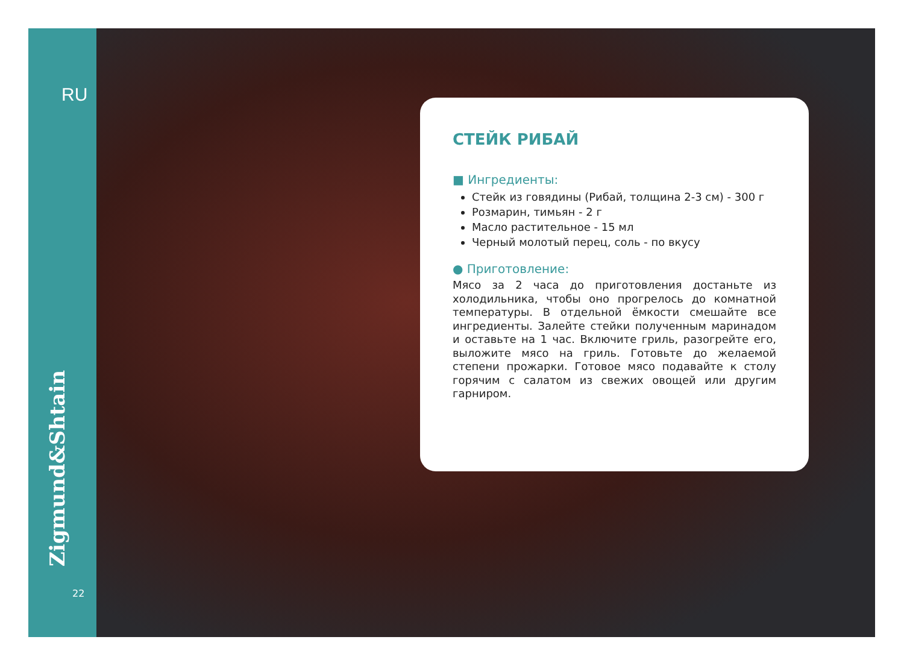RU
Zigmund&Shtain
22
СТЕЙК РИБАЙ
■ Ингредиенты:
Стейк из говядины (Рибай, толщина 2-3 см) - 300 г
Розмарин, тимьян - 2 г
Масло растительное - 15 мл
Черный молотый перец, соль - по вкусу
● Приготовление:
Мясо за 2 часа до приготовления достаньте из холодильника, чтобы оно прогрелось до комнатной температуры. В отдельной ёмкости смешайте все ингредиенты. Залейте стейки полученным маринадом и оставьте на 1 час. Включите гриль, разогрейте его, выложите мясо на гриль. Готовьте до желаемой степени прожарки. Готовое мясо подавайте к столу горячим с салатом из свежих овощей или другим гарниром.